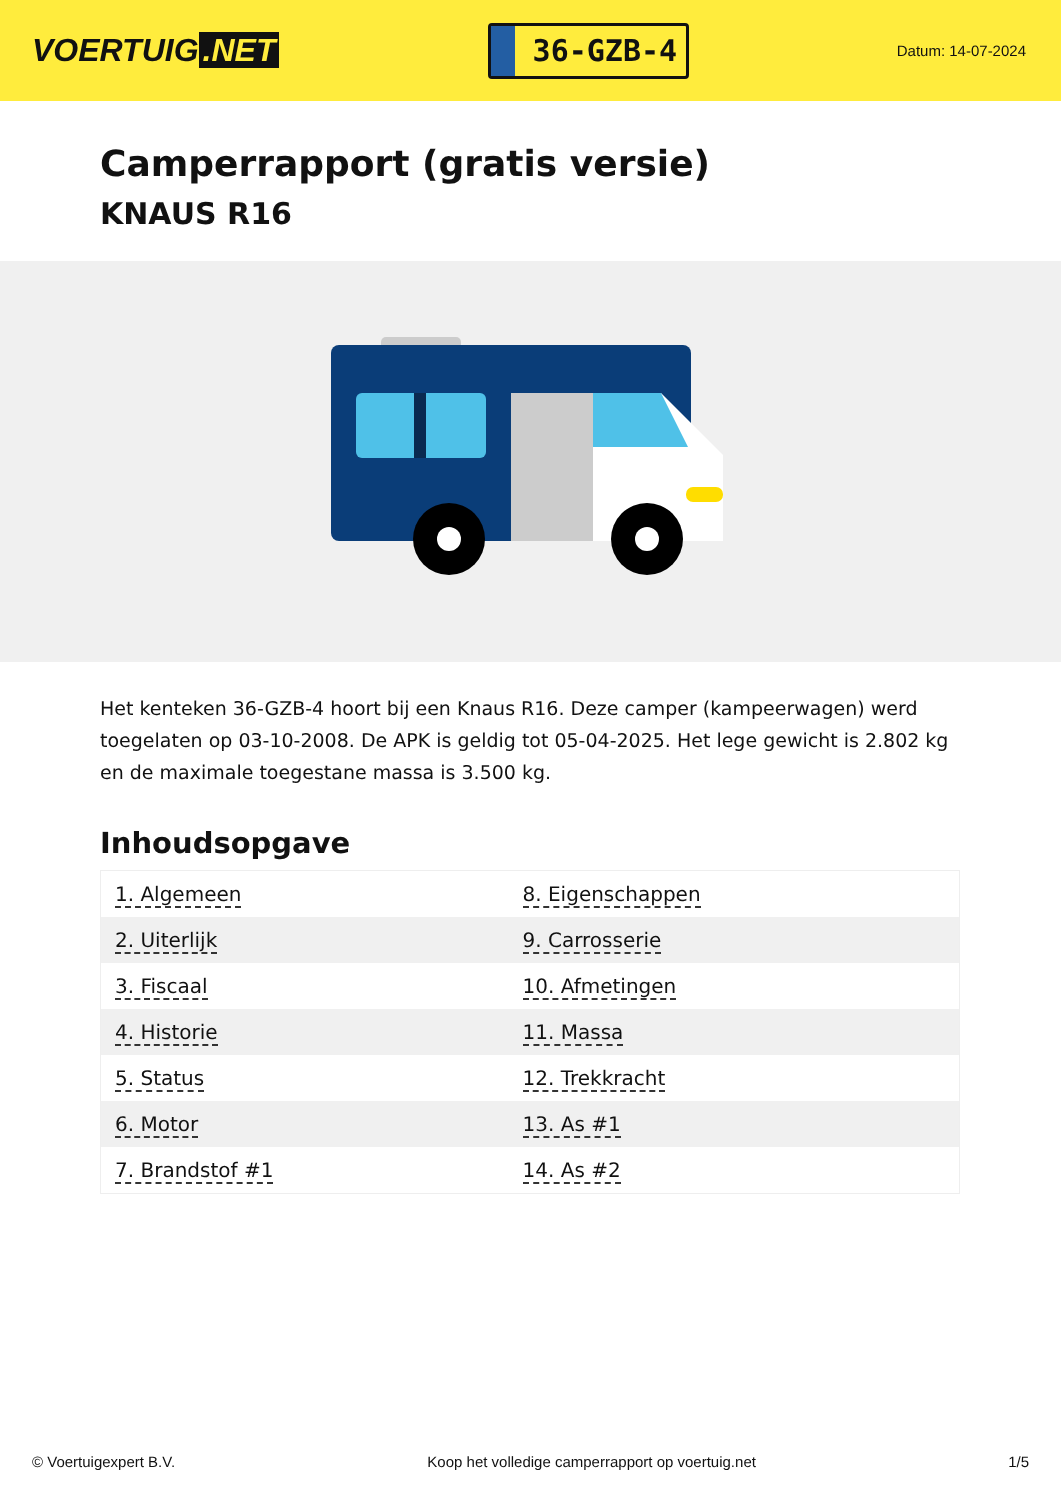VOERTUIG.NET
36-GZB-4
Datum: 14-07-2024
Camperrapport (gratis versie)
KNAUS R16
Het kenteken 36-GZB-4 hoort bij een Knaus R16. Deze camper (kampeerwagen) werd toegelaten op 03-10-2008. De APK is geldig tot 05-04-2025. Het lege gewicht is 2.802 kg en de maximale toegestane massa is 3.500 kg.
Inhoudsopgave
| 1. Algemeen | 8. Eigenschappen |
| 2. Uiterlijk | 9. Carrosserie |
| 3. Fiscaal | 10. Afmetingen |
| 4. Historie | 11. Massa |
| 5. Status | 12. Trekkracht |
| 6. Motor | 13. As #1 |
| 7. Brandstof #1 | 14. As #2 |
© Voertuigexpert B.V. Koop het volledige camperrapport op voertuig.net 1/5